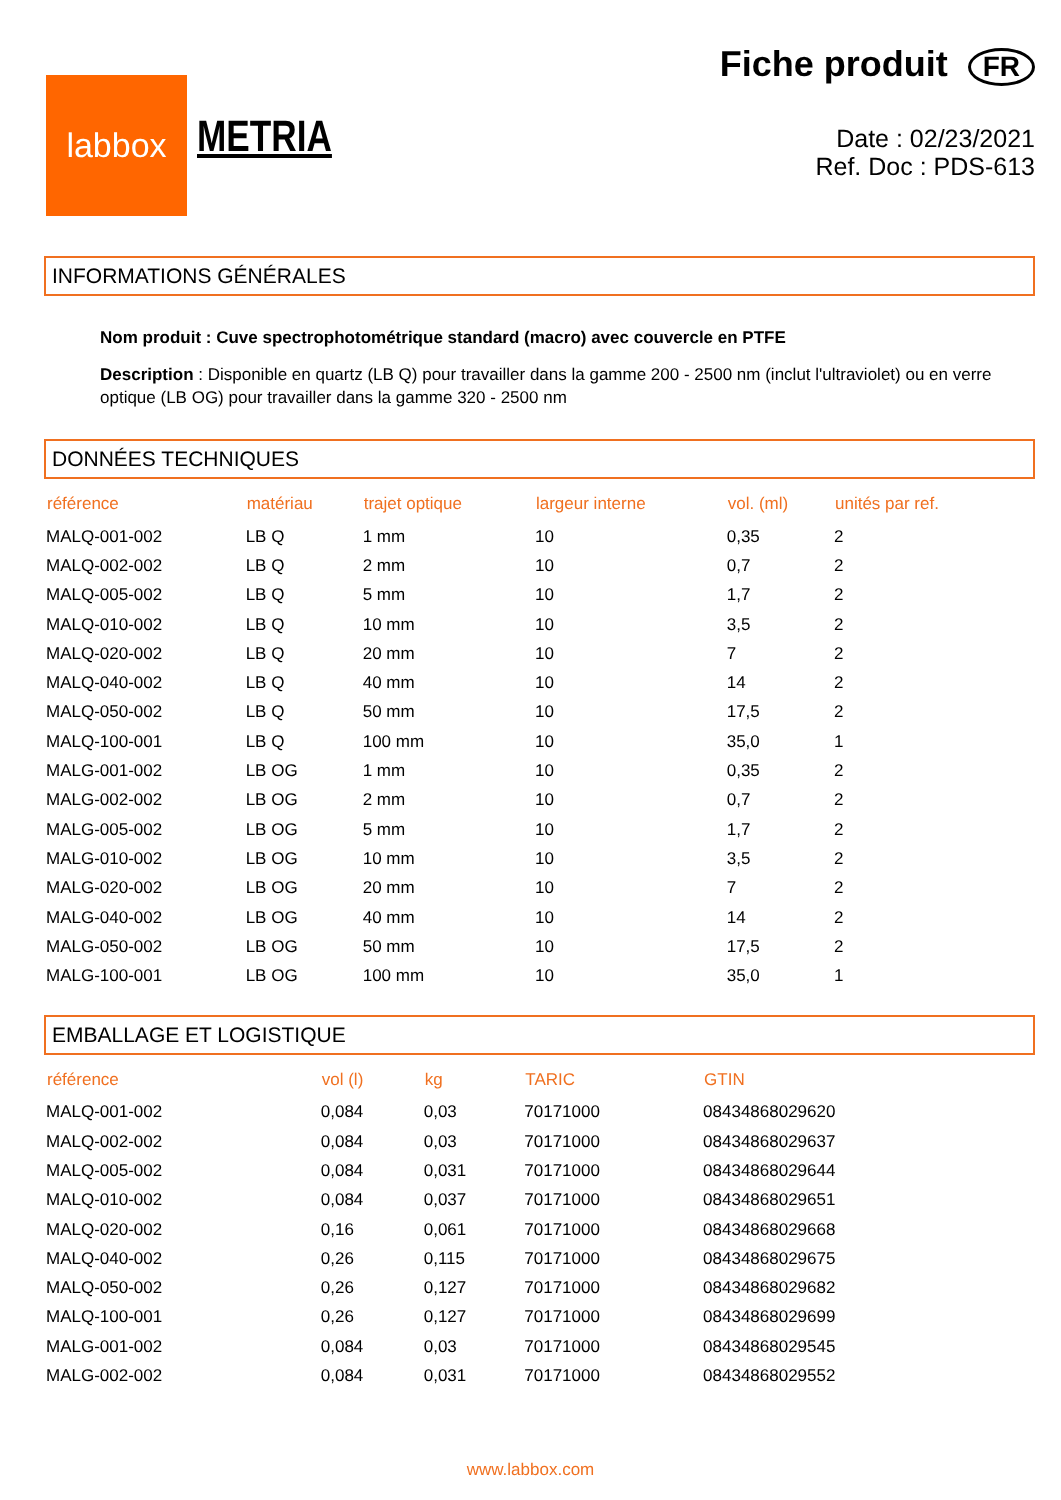labbox
METRIA
Fiche produit FR
Date : 02/23/2021
Ref. Doc : PDS-613
INFORMATIONS GÉNÉRALES
Nom produit : Cuve spectrophotométrique standard (macro) avec couvercle en PTFE
Description : Disponible en quartz (LB Q) pour travailler dans la gamme 200 - 2500 nm (inclut l'ultraviolet) ou en verre optique (LB OG) pour travailler dans la gamme 320 - 2500 nm
DONNÉES TECHNIQUES
| référence | matériau | trajet optique | largeur interne | vol. (ml) | unités par ref. |
| --- | --- | --- | --- | --- | --- |
| MALQ-001-002 | LB Q | 1 mm | 10 | 0,35 | 2 |
| MALQ-002-002 | LB Q | 2 mm | 10 | 0,7 | 2 |
| MALQ-005-002 | LB Q | 5 mm | 10 | 1,7 | 2 |
| MALQ-010-002 | LB Q | 10 mm | 10 | 3,5 | 2 |
| MALQ-020-002 | LB Q | 20 mm | 10 | 7 | 2 |
| MALQ-040-002 | LB Q | 40 mm | 10 | 14 | 2 |
| MALQ-050-002 | LB Q | 50 mm | 10 | 17,5 | 2 |
| MALQ-100-001 | LB Q | 100 mm | 10 | 35,0 | 1 |
| MALG-001-002 | LB OG | 1 mm | 10 | 0,35 | 2 |
| MALG-002-002 | LB OG | 2 mm | 10 | 0,7 | 2 |
| MALG-005-002 | LB OG | 5 mm | 10 | 1,7 | 2 |
| MALG-010-002 | LB OG | 10 mm | 10 | 3,5 | 2 |
| MALG-020-002 | LB OG | 20 mm | 10 | 7 | 2 |
| MALG-040-002 | LB OG | 40 mm | 10 | 14 | 2 |
| MALG-050-002 | LB OG | 50 mm | 10 | 17,5 | 2 |
| MALG-100-001 | LB OG | 100 mm | 10 | 35,0 | 1 |
EMBALLAGE ET LOGISTIQUE
| référence | vol (l) | kg | TARIC | GTIN |
| --- | --- | --- | --- | --- |
| MALQ-001-002 | 0,084 | 0,03 | 70171000 | 08434868029620 |
| MALQ-002-002 | 0,084 | 0,03 | 70171000 | 08434868029637 |
| MALQ-005-002 | 0,084 | 0,031 | 70171000 | 08434868029644 |
| MALQ-010-002 | 0,084 | 0,037 | 70171000 | 08434868029651 |
| MALQ-020-002 | 0,16 | 0,061 | 70171000 | 08434868029668 |
| MALQ-040-002 | 0,26 | 0,115 | 70171000 | 08434868029675 |
| MALQ-050-002 | 0,26 | 0,127 | 70171000 | 08434868029682 |
| MALQ-100-001 | 0,26 | 0,127 | 70171000 | 08434868029699 |
| MALG-001-002 | 0,084 | 0,03 | 70171000 | 08434868029545 |
| MALG-002-002 | 0,084 | 0,031 | 70171000 | 08434868029552 |
www.labbox.com